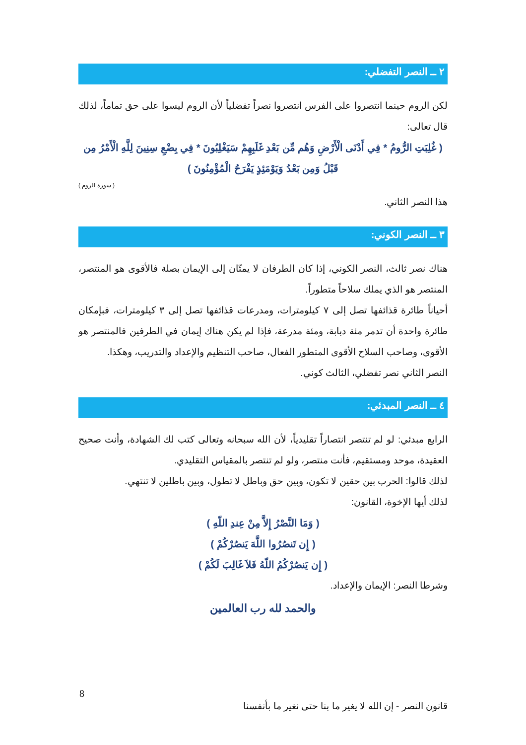٢ ــ النصر التفضلي:
لكن الروم حينما انتصروا على الفرس انتصروا نصراً تفضلياً لأن الروم ليسوا على حق تماماً، لذلك قال تعالى:
( غُلِبَتِ الرُّومُ * فِي أَدْنَى الْأَرْضِ وَهُم مِّن بَعْدِ غَلَبِهِمْ سَيَغْلِبُونَ * فِي بِضْعِ سِنِينَ لِلَّهِ الْأَمْرُ مِن قَبْلُ وَمِن بَعْدُ وَيَوْمَئِذٍ يَفْرَحُ الْمُؤْمِنُونَ )
( سورة الروم )
هذا النصر الثاني.
٣ ــ النصر الكوني:
هناك نصر ثالث، النصر الكوني، إذا كان الطرفان لا يمتّان إلى الإيمان بصلة فالأقوى هو المنتصر، المنتصر هو الذي يملك سلاحاً متطوراً.
أحياناً طائرة قذائفها تصل إلى ٧ كيلومترات، ومدرعات قذائفها تصل إلى ٣ كيلومترات، فبإمكان طائرة واحدة أن تدمر مئة دبابة، ومئة مدرعة، فإذا لم يكن هناك إيمان في الطرفين فالمنتصر هو الأقوى، وصاحب السلاح الأقوى المتطور الفعال، صاحب التنظيم والإعداد والتدريب، وهكذا.
النصر الثاني نصر تفضلي، الثالث كوني.
٤ ــ النصر المبدئي:
الرابع مبدئي: لو لم تنتصر انتصاراً تقليدياً، لأن الله سبحانه وتعالى كتب لك الشهادة، وأنت صحيح العقيدة، موحد ومستقيم، فأنت منتصر، ولو لم تنتصر بالمقياس التقليدي.
لذلك قالوا: الحرب بين حقين لا تكون، وبين حق وباطل لا تطول، وبين باطلين لا تنتهي.
لذلك أيها الإخوة، القانون:
( وَمَا النَّصْرُ إِلاَّ مِنْ عِندِ اللّهِ )
( إِن تَنصُرُوا اللَّهَ يَنصُرْكُمْ )
( إِن يَنصُرْكُمُ اللّهُ فَلاَ غَالِبَ لَكُمْ )
وشرطا النصر: الإيمان والإعداد.
والحمد لله رب العالمين
8
قانون النصر - إن الله لا يغير ما بنا حتى نغير ما بأنفسنا